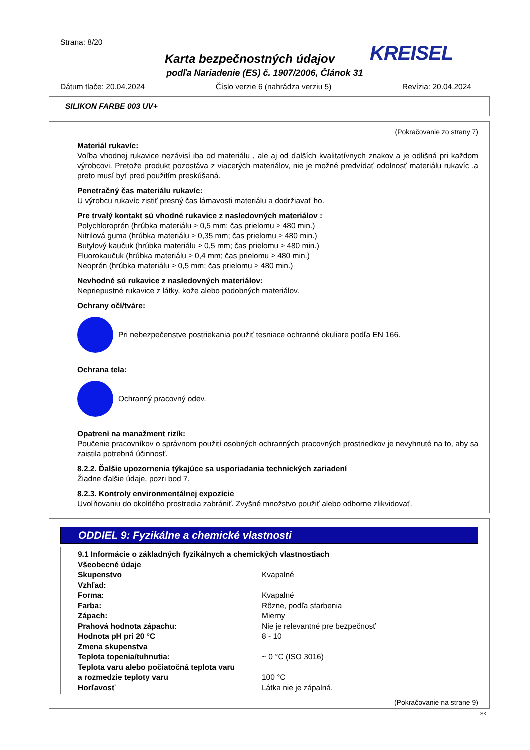Strana: 8/20
KREISEL
Karta bezpečnostných údajov
podľa Nariadenie (ES) č. 1907/2006, Článok 31
Dátum tlače: 20.04.2024 Číslo verzie 6 (nahrádza verziu 5) Revízia: 20.04.2024
SILIKON FARBE 003 UV+
(Pokračovanie zo strany 7)
Materiál rukavíc:
Voľba vhodnej rukavice nezávisí iba od materiálu , ale aj od ďalších kvalitatívnych znakov a je odlišná pri každom výrobcovi. Pretože produkt pozostáva z viacerých materiálov, nie je možné predvídať odolnosť materiálu rukavíc ,a preto musí byť pred použitím preskúšaná.
Penetračný čas materiálu rukavíc:
U výrobcu rukavíc zistiť presný čas lámavosti materiálu a dodržiavať ho.
Pre trvalý kontakt sú vhodné rukavice z nasledovných materiálov :
Polychloroprén (hrúbka materiálu ≥ 0,5 mm; čas prielomu ≥ 480 min.)
Nitrilová guma (hrúbka materiálu ≥ 0,35 mm; čas prielomu ≥ 480 min.)
Butylový kaučuk (hrúbka materiálu ≥ 0,5 mm; čas prielomu ≥ 480 min.)
Fluorokaučuk (hrúbka materiálu ≥ 0,4 mm; čas prielomu ≥ 480 min.)
Neoprén (hrúbka materiálu ≥ 0,5 mm; čas prielomu ≥ 480 min.)
Nevhodné sú rukavice z nasledovných materiálov:
Nepriepustné rukavice z látky, kože alebo podobných materiálov.
Ochrany očí/tváre:
Pri nebezpečenstve postriekania použiť tesniace ochranné okuliare podľa EN 166.
Ochrana tela:
Ochranný pracovný odev.
Opatrení na manažment rizík:
Poučenie pracovníkov o správnom použití osobných ochranných pracovných prostriedkov je nevyhnuté na to, aby sa zaistila potrebná účinnosť.
8.2.2. Ďalšie upozornenia týkajúce sa usporiadania technických zariadení
Žiadne ďalšie údaje, pozri bod 7.
8.2.3. Kontroly environmentálnej expozície
Uvoľňovaniu do okolitého prostredia zabrániť. Zvyšné množstvo použiť alebo odborne zlikvidovať.
ODDIEL 9: Fyzikálne a chemické vlastnosti
| 9.1 Informácie o základných fyzikálnych a chemických vlastnostiach | |
| Všeobecné údaje | |
| Skupenstvo | Kvapalné |
| Vzhľad: | |
| Forma: | Kvapalné |
| Farba: | Rôzne, podľa sfarbenia |
| Zápach: | Mierny |
| Prahová hodnota zápachu: | Nie je relevantné pre bezpečnosť |
| Hodnota pH pri 20 °C | 8 - 10 |
| Zmena skupenstva | |
| Teplota topenia/tuhnutia: | ~ 0 °C (ISO 3016) |
| Teplota varu alebo počiatočná teplota varu | |
| a rozmedzie teploty varu | 100 °C |
| Horľavosť | Látka nie je zápalná. |
(Pokračovanie na strane 9)
SK